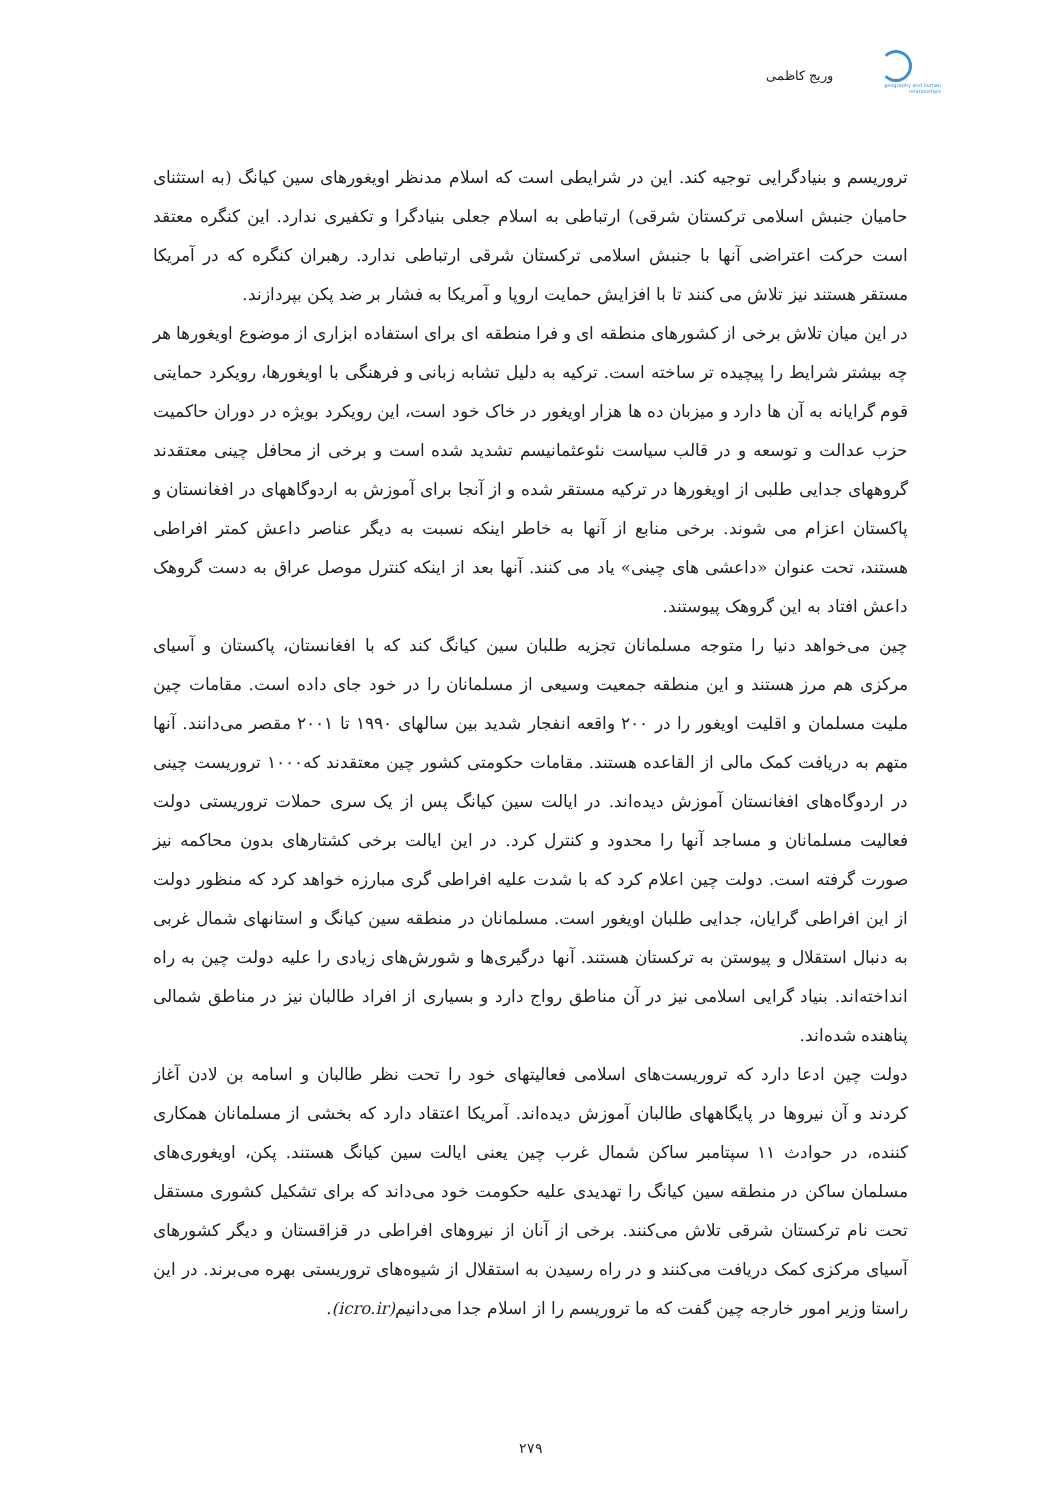geography and human relationships
وریج کاظمی
تروریسم و بنیادگرایی توجیه کند. این در شرایطی است که اسلام مدنظر اویغورهای سین کیانگ (به استثنای حامیان جنبش اسلامی ترکستان شرقی) ارتباطی به اسلام جعلی بنیادگرا و تکفیری ندارد. این کنگره معتقد است حرکت اعتراضی آنها با جنبش اسلامی ترکستان شرقی ارتباطی ندارد. رهبران کنگره که در آمریکا مستقر هستند نیز تلاش می کنند تا با افزایش حمایت اروپا و آمریکا به فشار بر ضد پکن بپردازند.
در این میان تلاش برخی از کشورهای منطقه ای و فرا منطقه ای برای استفاده ابزاری از موضوع اویغورها هر چه بیشتر شرایط را پیچیده تر ساخته است. ترکیه به دلیل تشابه زبانی و فرهنگی با اویغورها، رویکرد حمایتی قوم گرایانه به آن ها دارد و میزبان ده ها هزار اویغور در خاک خود است، این رویکرد بویژه در دوران حاکمیت حزب عدالت و توسعه و در قالب سیاست نئوعثمانیسم تشدید شده است و برخی از محافل چینی معتقدند گروههای جدایی طلبی از اویغورها در ترکیه مستقر شده و از آنجا برای آموزش به اردوگاههای در افغانستان و پاکستان اعزام می شوند. برخی منابع از آنها به خاطر اینکه نسبت به دیگر عناصر داعش کمتر افراطی هستند، تحت عنوان «داعشی های چینی» یاد می کنند. آنها بعد از اینکه کنترل موصل عراق به دست گروهک داعش افتاد به این گروهک پیوستند.
چین می‌خواهد دنیا را متوجه مسلمانان تجزیه طلبان سین کیانگ کند که با افغانستان، پاکستان و آسیای مرکزی هم مرز هستند و این منطقه جمعیت وسیعی از مسلمانان را در خود جای داده است. مقامات چین ملیت مسلمان و اقلیت اویغور را در ۲۰۰ واقعه انفجار شدید بین سالهای ۱۹۹۰ تا ۲۰۰۱ مقصر می‌دانند. آنها متهم به دریافت کمک مالی از القاعده هستند. مقامات حکومتی کشور چین معتقدند که۱۰۰۰ تروریست چینی در اردوگاه‌های افغانستان آموزش دیده‌اند. در ایالت سین کیانگ پس از یک سری حملات تروریستی دولت فعالیت مسلمانان و مساجد آنها را محدود و کنترل کرد. در این ایالت برخی کشتارهای بدون محاکمه نیز صورت گرفته است. دولت چین اعلام کرد که با شدت علیه افراطی گری مبارزه خواهد کرد که منظور دولت از این افراطی گرایان، جدایی طلبان اویغور است. مسلمانان در منطقه سین کیانگ و استانهای شمال غربی به دنبال استقلال و پیوستن به ترکستان هستند. آنها درگیری‌ها و شورش‌های زیادی را علیه دولت چین به راه انداخته‌اند. بنیاد گرایی اسلامی نیز در آن مناطق رواج دارد و بسیاری از افراد طالبان نیز در مناطق شمالی پناهنده شده‌اند.
دولت چین ادعا دارد که تروریست‌های اسلامی فعالیتهای خود را تحت نظر طالبان و اسامه بن لادن آغاز کردند و آن نیروها در پایگاههای طالبان آموزش دیده‌اند. آمریکا اعتقاد دارد که بخشی از مسلمانان همکاری کننده، در حوادث ۱۱ سپتامبر ساکن شمال غرب چین یعنی ایالت سین کیانگ هستند. پکن، اویغوری‌های مسلمان ساکن در منطقه سین کیانگ را تهدیدی علیه حکومت خود می‌داند که برای تشکیل کشوری مستقل تحت نام ترکستان شرقی تلاش می‌کنند. برخی از آنان از نیروهای افراطی در قزاقستان و دیگر کشورهای آسیای مرکزی کمک دریافت می‌کنند و در راه رسیدن به استقلال از شیوه‌های تروریستی بهره می‌برند. در این راستا وزیر امور خارجه چین گفت که ما تروریسم را از اسلام جدا می‌دانیم(icro.ir).
۲۷۹